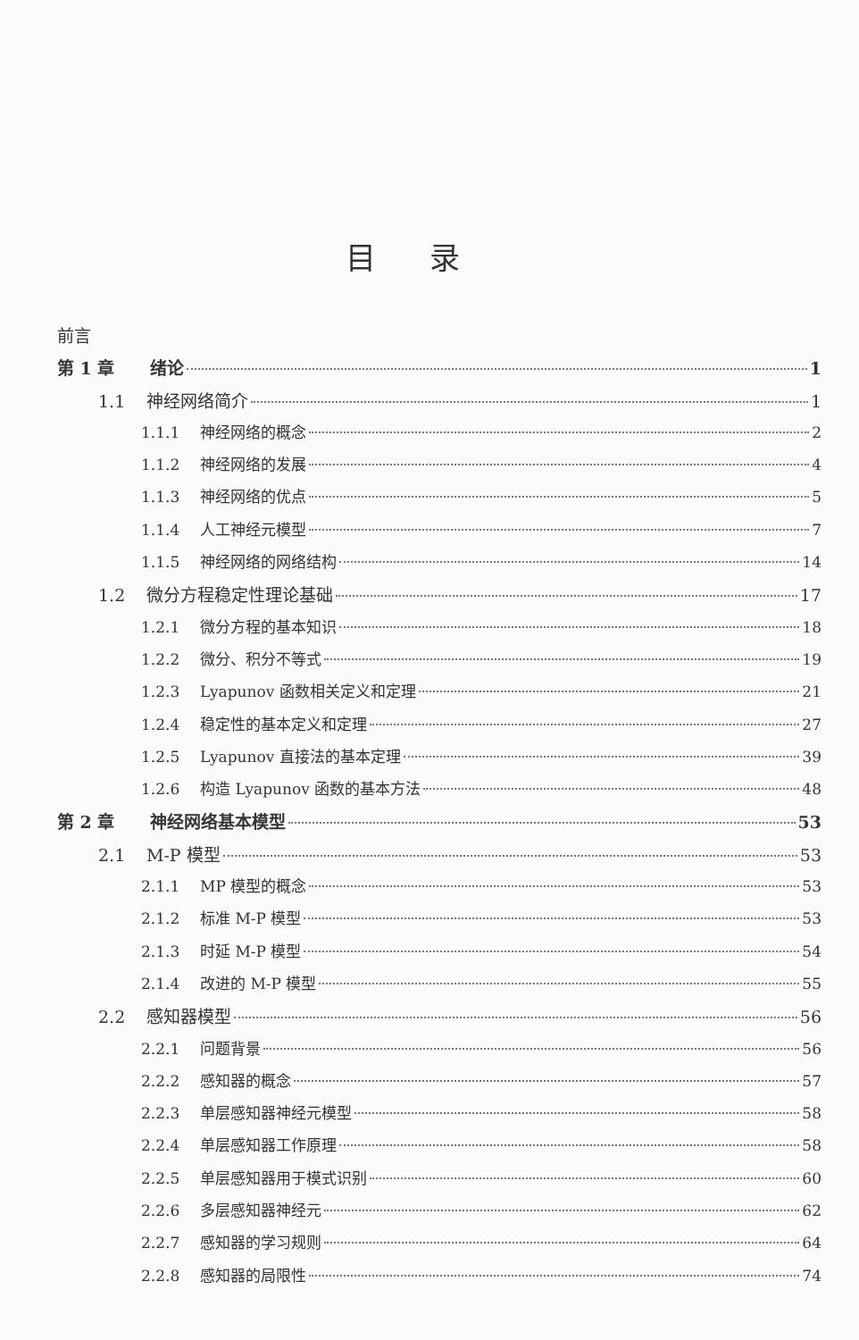目录
前言
第 1 章 绪论 1
1.1 神经网络简介 1
1.1.1 神经网络的概念 2
1.1.2 神经网络的发展 4
1.1.3 神经网络的优点 5
1.1.4 人工神经元模型 7
1.1.5 神经网络的网络结构 14
1.2 微分方程稳定性理论基础 17
1.2.1 微分方程的基本知识 18
1.2.2 微分、积分不等式 19
1.2.3 Lyapunov 函数相关定义和定理 21
1.2.4 稳定性的基本定义和定理 27
1.2.5 Lyapunov 直接法的基本定理 39
1.2.6 构造 Lyapunov 函数的基本方法 48
第 2 章 神经网络基本模型 53
2.1 M-P 模型 53
2.1.1 MP 模型的概念 53
2.1.2 标准 M-P 模型 53
2.1.3 时延 M-P 模型 54
2.1.4 改进的 M-P 模型 55
2.2 感知器模型 56
2.2.1 问题背景 56
2.2.2 感知器的概念 57
2.2.3 单层感知器神经元模型 58
2.2.4 单层感知器工作原理 58
2.2.5 单层感知器用于模式识别 60
2.2.6 多层感知器神经元 62
2.2.7 感知器的学习规则 64
2.2.8 感知器的局限性 74